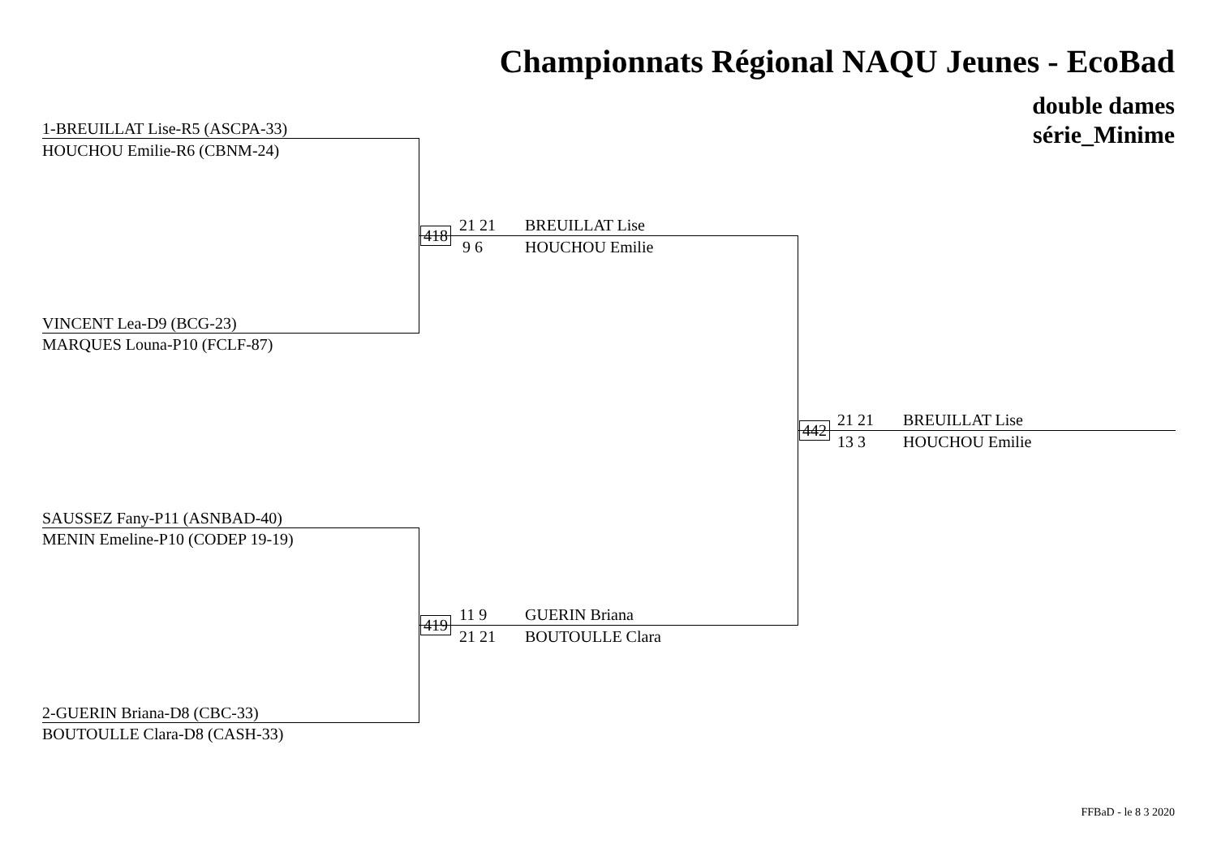Championnats Régional NAQU Jeunes - EcoBad
double dames
série_Minime
1-BREUILLAT Lise-R5 (ASCPA-33)
HOUCHOU Emilie-R6 (CBNM-24)
VINCENT Lea-D9 (BCG-23)
MARQUES Louna-P10 (FCLF-87)
SAUSSEZ Fany-P11 (ASNBAD-40)
MENIN Emeline-P10 (CODEP 19-19)
2-GUERIN Briana-D8 (CBC-33)
BOUTOULLE Clara-D8 (CASH-33)
418
21 21
9 6
BREUILLAT Lise
HOUCHOU Emilie
419
11 9
21 21
GUERIN Briana
BOUTOULLE Clara
442
21 21
13 3
BREUILLAT Lise
HOUCHOU Emilie
FFBaD - le 8 3 2020